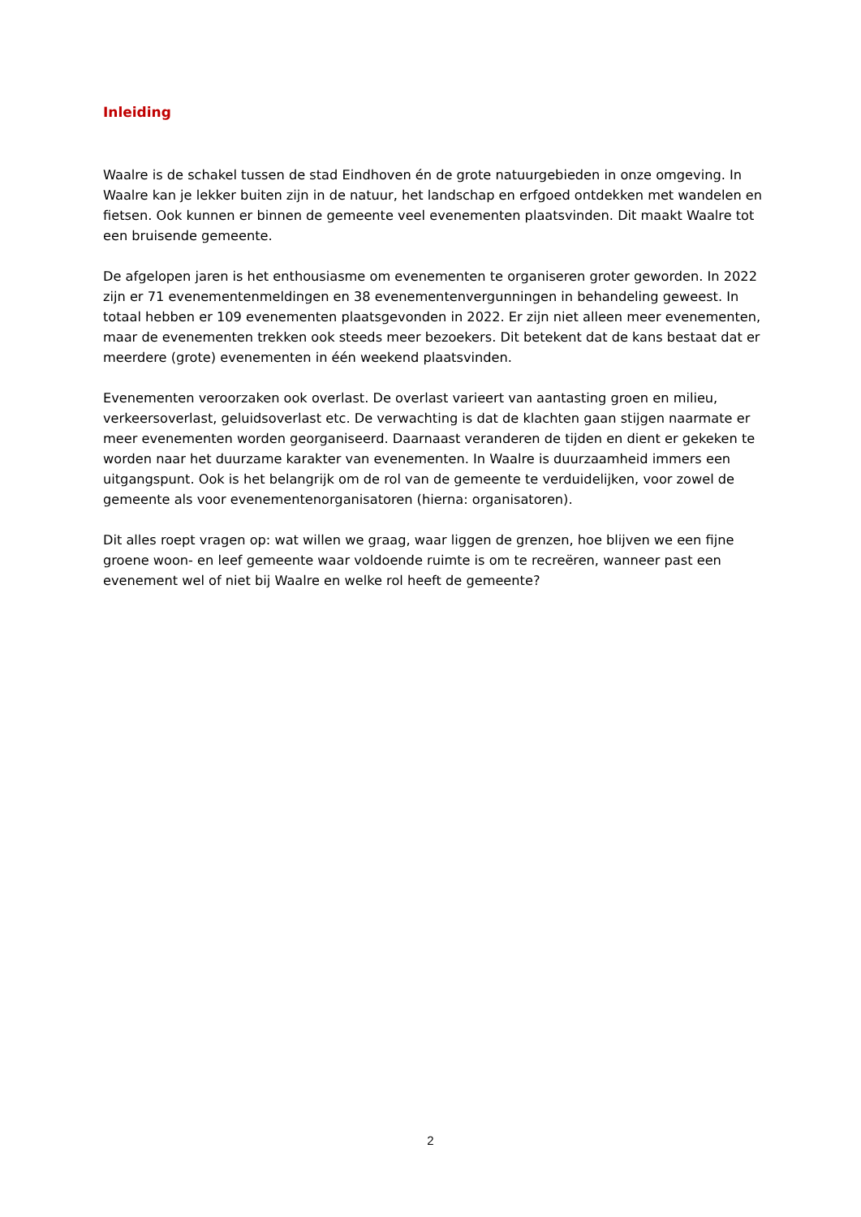Inleiding
Waalre is de schakel tussen de stad Eindhoven én de grote natuurgebieden in onze omgeving. In Waalre kan je lekker buiten zijn in de natuur, het landschap en erfgoed ontdekken met wandelen en fietsen. Ook kunnen er binnen de gemeente veel evenementen plaatsvinden. Dit maakt Waalre tot een bruisende gemeente.
De afgelopen jaren is het enthousiasme om evenementen te organiseren groter geworden. In 2022 zijn er 71 evenementenmeldingen en 38 evenementenvergunningen in behandeling geweest. In totaal hebben er 109 evenementen plaatsgevonden in 2022. Er zijn niet alleen meer evenementen, maar de evenementen trekken ook steeds meer bezoekers. Dit betekent dat de kans bestaat dat er meerdere (grote) evenementen in één weekend plaatsvinden.
Evenementen veroorzaken ook overlast. De overlast varieert van aantasting groen en milieu, verkeersoverlast, geluidsoverlast etc. De verwachting is dat de klachten gaan stijgen naarmate er meer evenementen worden georganiseerd. Daarnaast veranderen de tijden en dient er gekeken te worden naar het duurzame karakter van evenementen. In Waalre is duurzaamheid immers een uitgangspunt. Ook is het belangrijk om de rol van de gemeente te verduidelijken, voor zowel de gemeente als voor evenementenorganisatoren (hierna: organisatoren).
Dit alles roept vragen op: wat willen we graag, waar liggen de grenzen, hoe blijven we een fijne groene woon- en leef gemeente waar voldoende ruimte is om te recreëren, wanneer past een evenement wel of niet bij Waalre en welke rol heeft de gemeente?
2